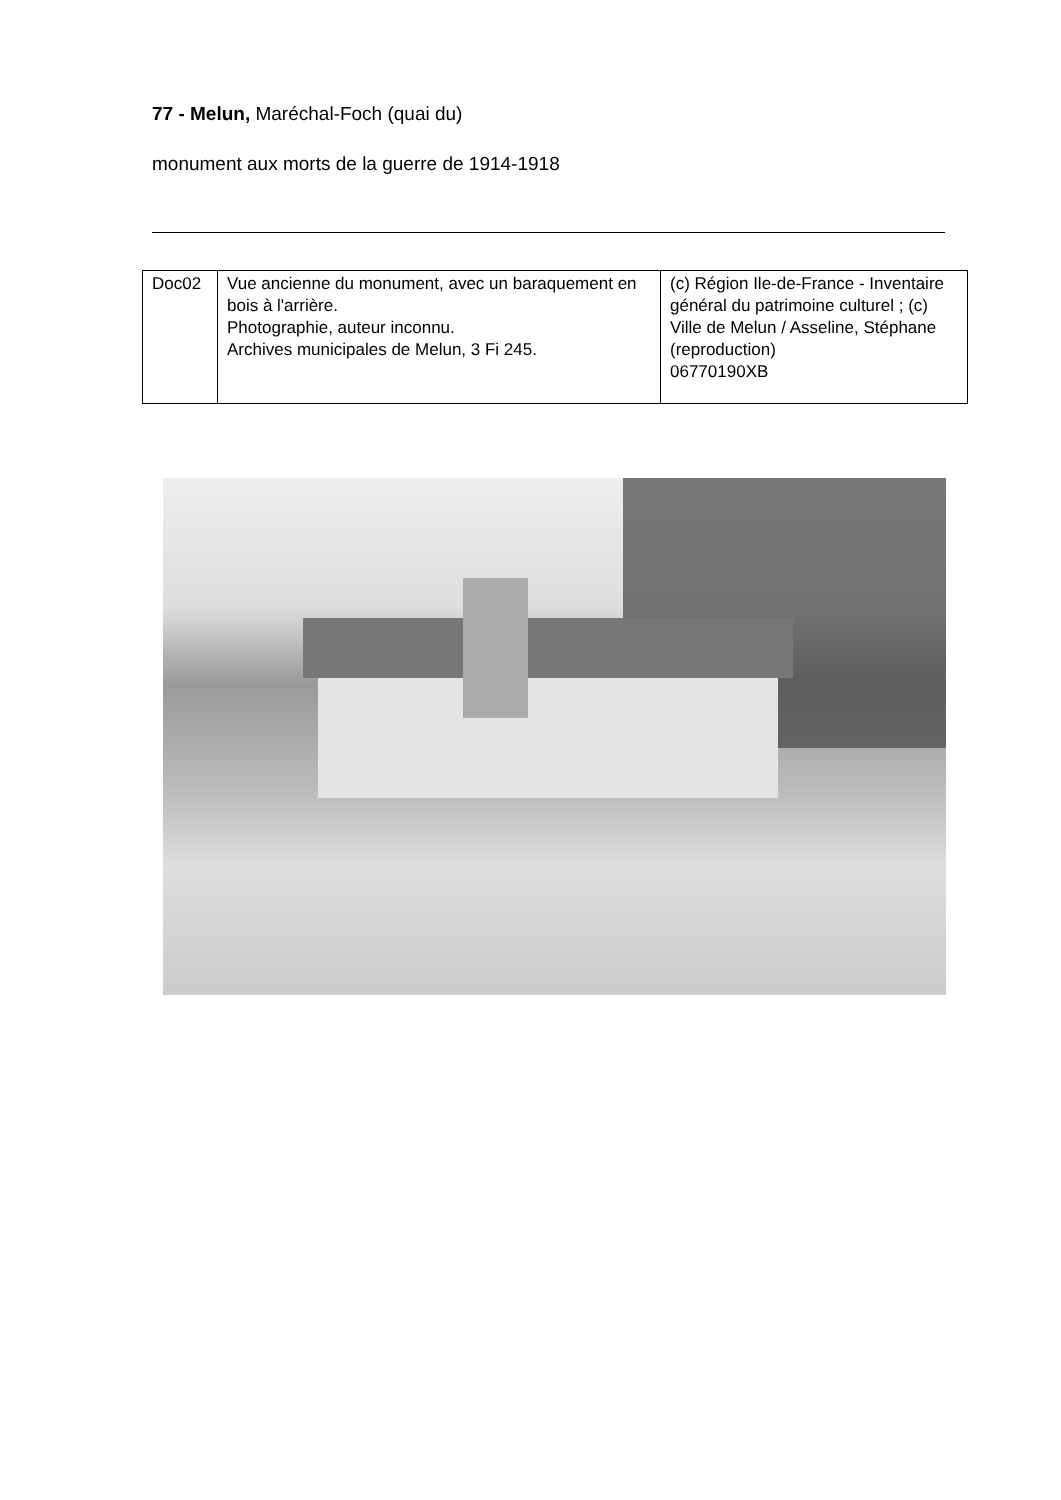77 - Melun, Maréchal-Foch (quai du)
monument aux morts de la guerre de 1914-1918
| Doc02 | Vue ancienne du monument, avec un baraquement en bois à l'arrière. Photographie, auteur inconnu. Archives municipales de Melun, 3 Fi 245. | (c) Région Ile-de-France - Inventaire général du patrimoine culturel ; (c) Ville de Melun / Asseline, Stéphane (reproduction) 06770190XB |